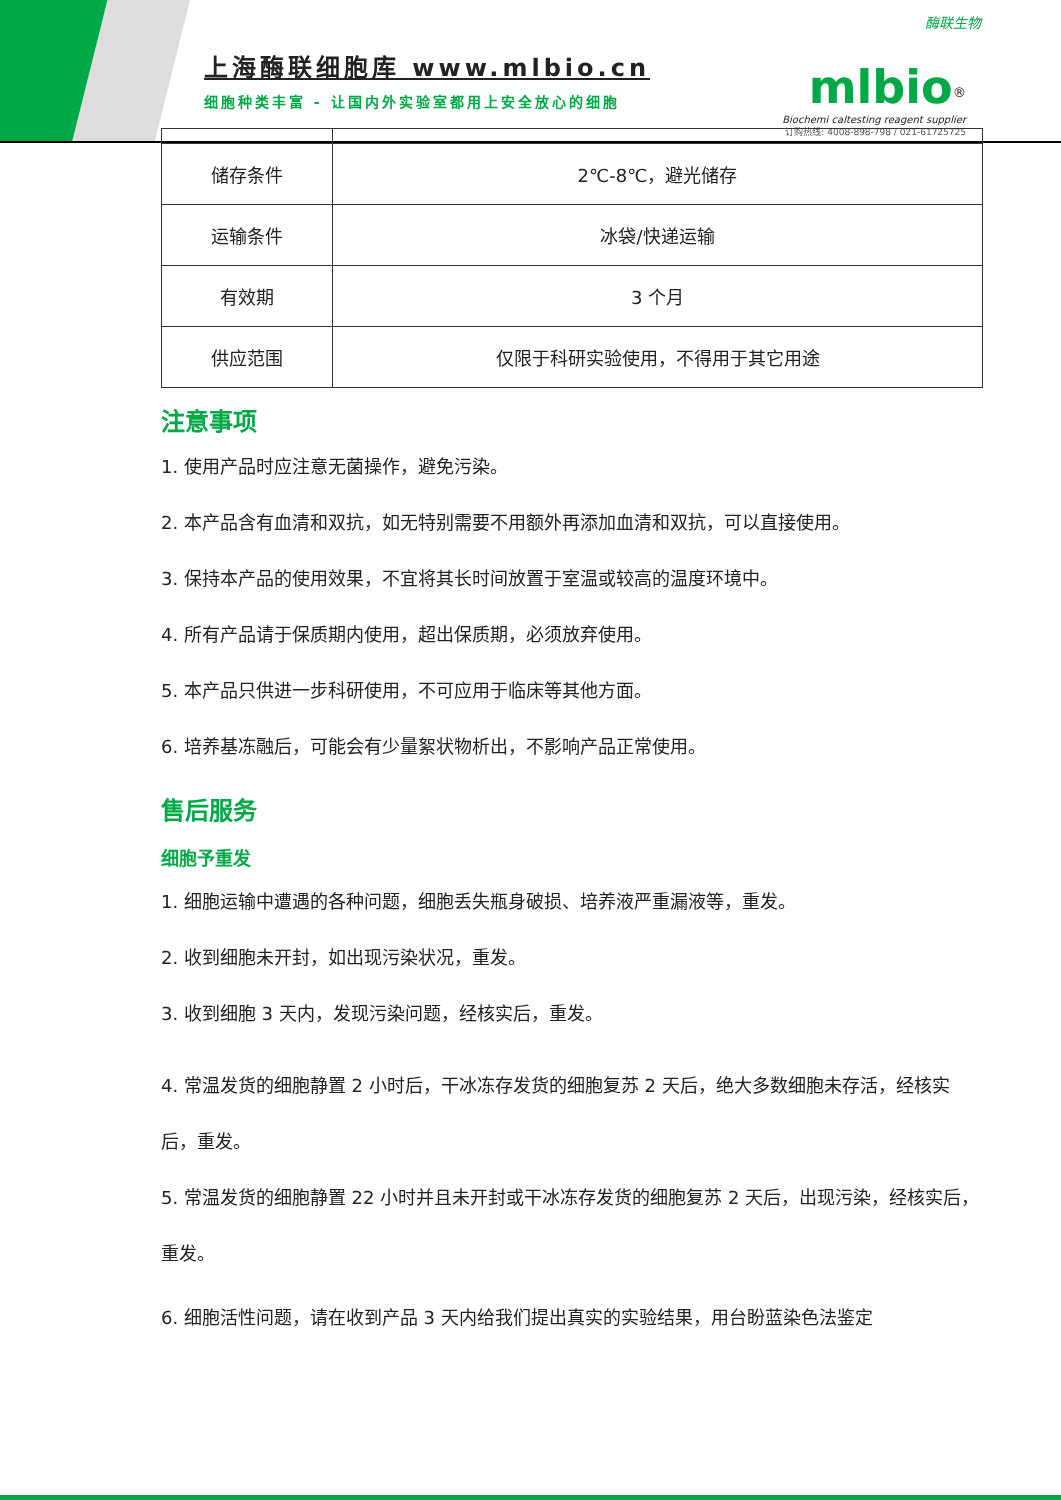酶联生物
上海酶联细胞库 www.mlbio.cn
细胞种类丰富 - 让国内外实验室都用上安全放心的细胞
mlbio<sup>®</sup>
Biochemi caltesting reagent supplier
订购热线: 4008-898-798 / 021-61725725
| 储存条件 | 2℃-8℃，避光储存 |
| 运输条件 | 冰袋/快递运输 |
| 有效期 | 3 个月 |
| 供应范围 | 仅限于科研实验使用，不得用于其它用途 |
注意事项
1. 使用产品时应注意无菌操作，避免污染。
2. 本产品含有血清和双抗，如无特别需要不用额外再添加血清和双抗，可以直接使用。
3. 保持本产品的使用效果，不宜将其长时间放置于室温或较高的温度环境中。
4. 所有产品请于保质期内使用，超出保质期，必须放弃使用。
5. 本产品只供进一步科研使用，不可应用于临床等其他方面。
6. 培养基冻融后，可能会有少量絮状物析出，不影响产品正常使用。
售后服务
细胞予重发
1. 细胞运输中遭遇的各种问题，细胞丢失瓶身破损、培养液严重漏液等，重发。
2. 收到细胞未开封，如出现污染状况，重发。
3. 收到细胞 3 天内，发现污染问题，经核实后，重发。
4. 常温发货的细胞静置 2 小时后，干冰冻存发货的细胞复苏 2 天后，绝大多数细胞未存活，经核实后，重发。
5. 常温发货的细胞静置 22 小时并且未开封或干冰冻存发货的细胞复苏 2 天后，出现污染，经核实后，重发。
6. 细胞活性问题，请在收到产品 3 天内给我们提出真实的实验结果，用台盼蓝染色法鉴定